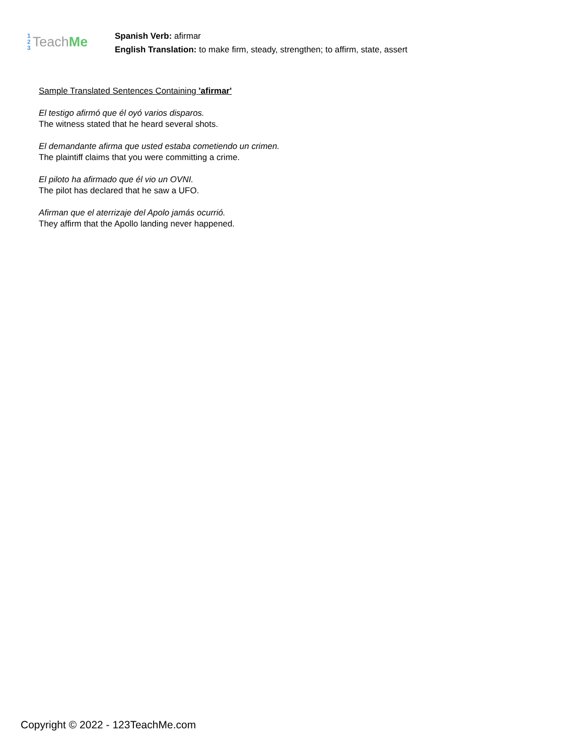1
2
3
TeachMe
Spanish Verb: afirmar
English Translation: to make firm, steady, strengthen; to affirm, state, assert
Sample Translated Sentences Containing 'afirmar'
El testigo afirmó que él oyó varios disparos.
The witness stated that he heard several shots.
El demandante afirma que usted estaba cometiendo un crimen.
The plaintiff claims that you were committing a crime.
El piloto ha afirmado que él vio un OVNI.
The pilot has declared that he saw a UFO.
Afirman que el aterrizaje del Apolo jamás ocurrió.
They affirm that the Apollo landing never happened.
Copyright © 2022 - 123TeachMe.com